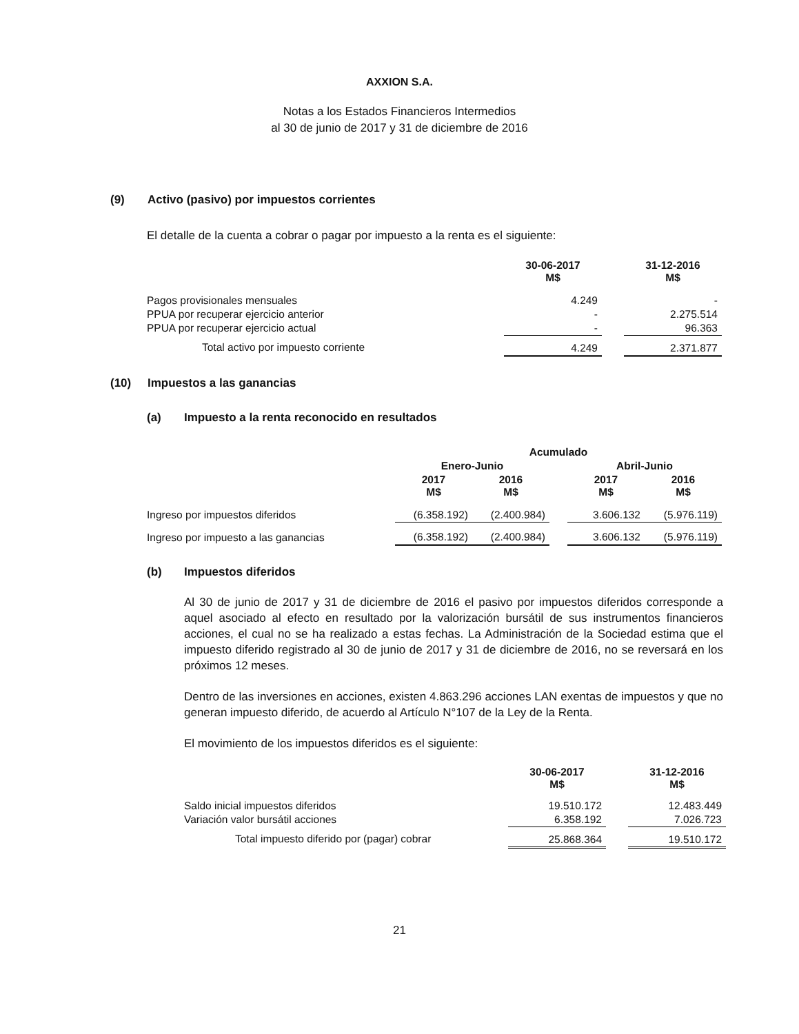AXXION S.A.
Notas a los Estados Financieros Intermedios
al 30 de junio de 2017 y 31 de diciembre de 2016
(9) Activo (pasivo) por impuestos corrientes
El detalle de la cuenta a cobrar o pagar por impuesto a la renta es el siguiente:
| | 30-06-2017 M$ | | 31-12-2016 M$ |
| --- | --- | --- | --- |
| Pagos provisionales mensuales | 4.249 | | - |
| PPUA por recuperar ejercicio anterior | - | | 2.275.514 |
| PPUA por recuperar ejercicio actual | - | | 96.363 |
| Total activo por impuesto corriente | 4.249 | | 2.371.877 |
(10) Impuestos a las ganancias
(a) Impuesto a la renta reconocido en resultados
| | Acumulado | | | | |
| --- | --- | --- | --- | --- | --- |
| | Enero-Junio | | | Abril-Junio | |
| | 2017 M$ | 2016 M$ | | 2017 M$ | 2016 M$ |
| Ingreso por impuestos diferidos | (6.358.192) | (2.400.984) | | 3.606.132 | (5.976.119) |
| Ingreso por impuesto a las ganancias | (6.358.192) | (2.400.984) | | 3.606.132 | (5.976.119) |
(b) Impuestos diferidos
Al 30 de junio de 2017 y 31 de diciembre de 2016 el pasivo por impuestos diferidos corresponde a aquel asociado al efecto en resultado por la valorización bursátil de sus instrumentos financieros acciones, el cual no se ha realizado a estas fechas. La Administración de la Sociedad estima que el impuesto diferido registrado al 30 de junio de 2017 y 31 de diciembre de 2016, no se reversará en los próximos 12 meses.
Dentro de las inversiones en acciones, existen 4.863.296 acciones LAN exentas de impuestos y que no generan impuesto diferido, de acuerdo al Artículo N°107 de la Ley de la Renta.
El movimiento de los impuestos diferidos es el siguiente:
| | 30-06-2017 M$ | | 31-12-2016 M$ |
| --- | --- | --- | --- |
| Saldo inicial impuestos diferidos | 19.510.172 | | 12.483.449 |
| Variación valor bursátil acciones | 6.358.192 | | 7.026.723 |
| Total impuesto diferido por (pagar) cobrar | 25.868.364 | | 19.510.172 |
21